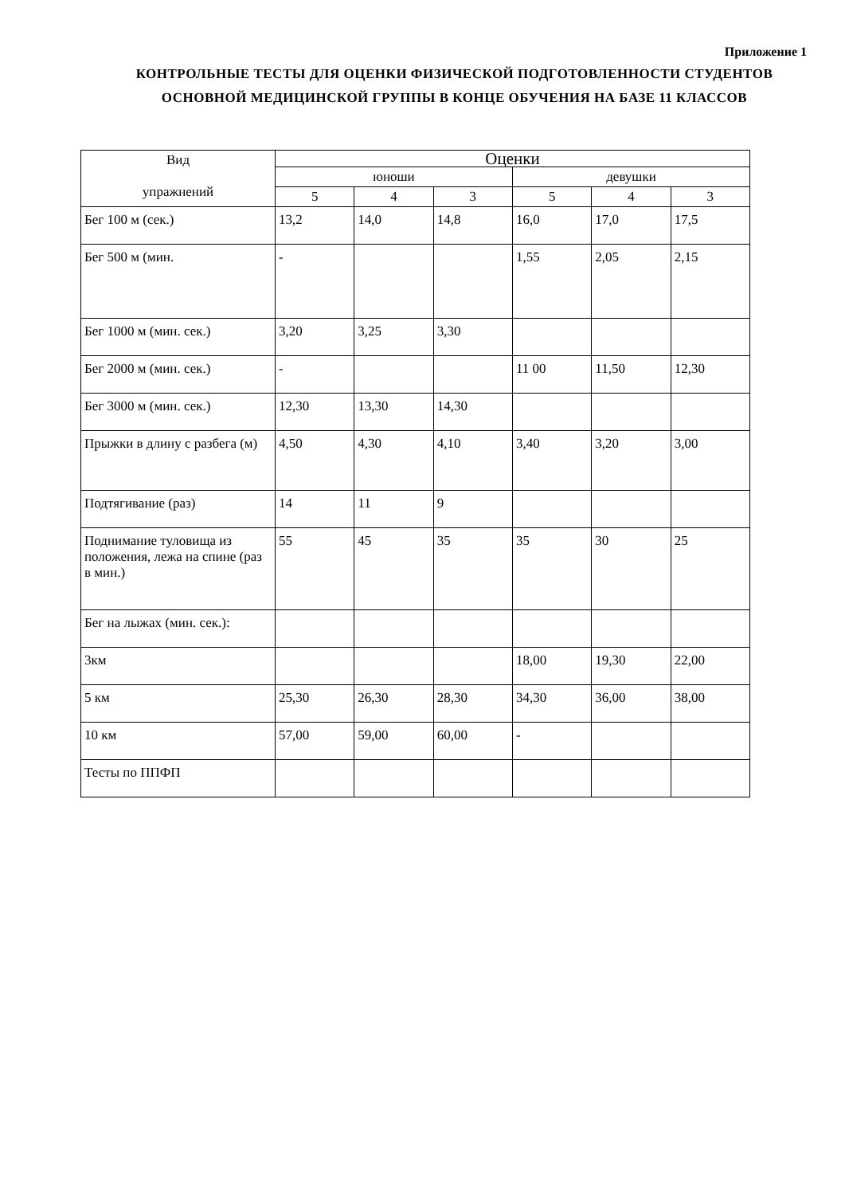Приложение 1
КОНТРОЛЬНЫЕ ТЕСТЫ ДЛЯ ОЦЕНКИ ФИЗИЧЕСКОЙ ПОДГОТОВЛЕННОСТИ СТУДЕНТОВ ОСНОВНОЙ МЕДИЦИНСКОЙ ГРУППЫ В КОНЦЕ ОБУЧЕНИЯ НА БАЗЕ 11 КЛАССОВ
| Вид упражнений | Оценки | | | | | |
| --- | --- | --- | --- | --- | --- | --- |
| | юноши | | | девушки | | |
| | 5 | 4 | 3 | 5 | 4 | 3 |
| Бег 100 м (сек.) | 13,2 | 14,0 | 14,8 | 16,0 | 17,0 | 17,5 |
| Бег 500 м (мин. | - | | | 1,55 | 2,05 | 2,15 |
| Бег 1000 м (мин. сек.) | 3,20 | 3,25 | 3,30 | | | |
| Бег 2000 м (мин. сек.) | - | | | 11 00 | 11,50 | 12,30 |
| Бег 3000 м (мин. сек.) | 12,30 | 13,30 | 14,30 | | | |
| Прыжки в длину с разбега (м) | 4,50 | 4,30 | 4,10 | 3,40 | 3,20 | 3,00 |
| Подтягивание (раз) | 14 | 11 | 9 | | | |
| Поднимание туловища из положения, лежа на спине (раз в мин.) | 55 | 45 | 35 | 35 | 30 | 25 |
| Бег на лыжах (мин. сек.): | | | | | | |
| 3км | | | | 18,00 | 19,30 | 22,00 |
| 5 км | 25,30 | 26,30 | 28,30 | 34,30 | 36,00 | 38,00 |
| 10 км | 57,00 | 59,00 | 60,00 | - | | |
| Тесты по ППФП | | | | | | |